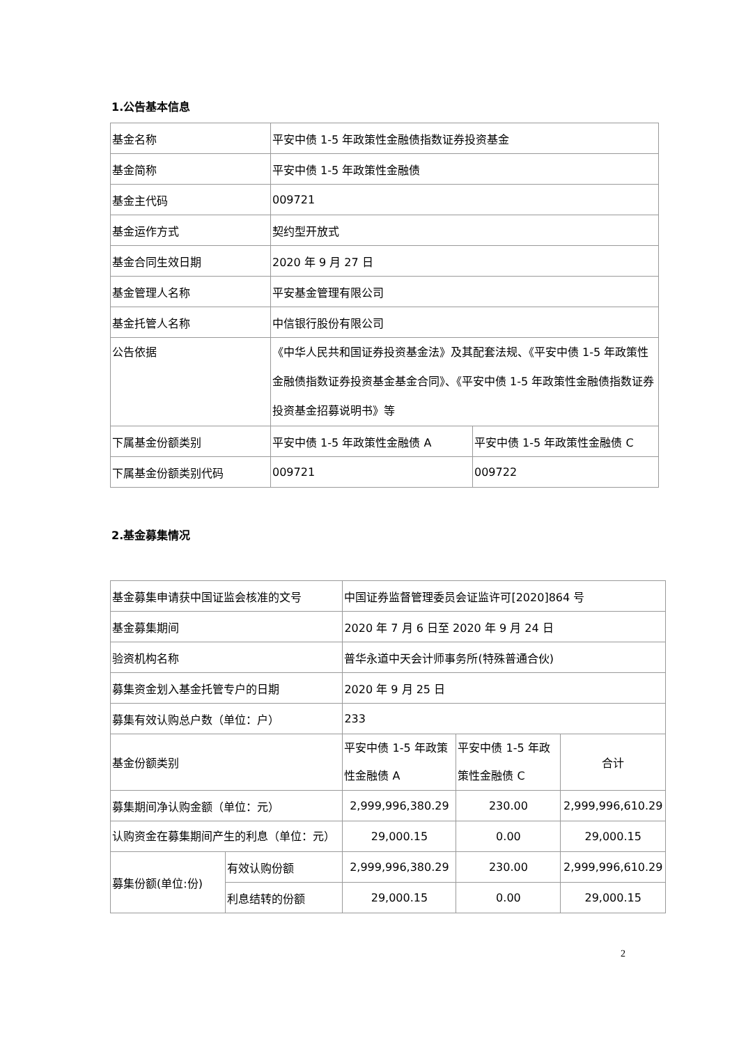1.公告基本信息
| 基金名称 | 平安中债 1-5 年政策性金融债指数证券投资基金 | |
| 基金简称 | 平安中债 1-5 年政策性金融债 | |
| 基金主代码 | 009721 | |
| 基金运作方式 | 契约型开放式 | |
| 基金合同生效日期 | 2020 年 9 月 27 日 | |
| 基金管理人名称 | 平安基金管理有限公司 | |
| 基金托管人名称 | 中信银行股份有限公司 | |
| 公告依据 | 《中华人民共和国证券投资基金法》及其配套法规、《平安中债 1-5 年政策性金融债指数证券投资基金基金合同》、《平安中债 1-5 年政策性金融债指数证券投资基金招募说明书》等 | |
| 下属基金份额类别 | 平安中债 1-5 年政策性金融债 A | 平安中债 1-5 年政策性金融债 C |
| 下属基金份额类别代码 | 009721 | 009722 |
2.基金募集情况
| 基金募集申请获中国证监会核准的文号 | | 中国证券监督管理委员会证监许可[2020]864 号 | | |
| 基金募集期间 | | 2020 年 7 月 6 日至 2020 年 9 月 24 日 | | |
| 验资机构名称 | | 普华永道中天会计师事务所(特殊普通合伙) | | |
| 募集资金划入基金托管专户的日期 | | 2020 年 9 月 25 日 | | |
| 募集有效认购总户数（单位：户） | | 233 | | |
| 基金份额类别 | | 平安中债 1-5 年政策性金融债 A | 平安中债 1-5 年政策性金融债 C | 合计 |
| 募集期间净认购金额（单位：元） | | 2,999,996,380.29 | 230.00 | 2,999,996,610.29 |
| 认购资金在募集期间产生的利息（单位：元） | | 29,000.15 | 0.00 | 29,000.15 |
| 募集份额(单位:份) | 有效认购份额 | 2,999,996,380.29 | 230.00 | 2,999,996,610.29 |
| | 利息结转的份额 | 29,000.15 | 0.00 | 29,000.15 |
2